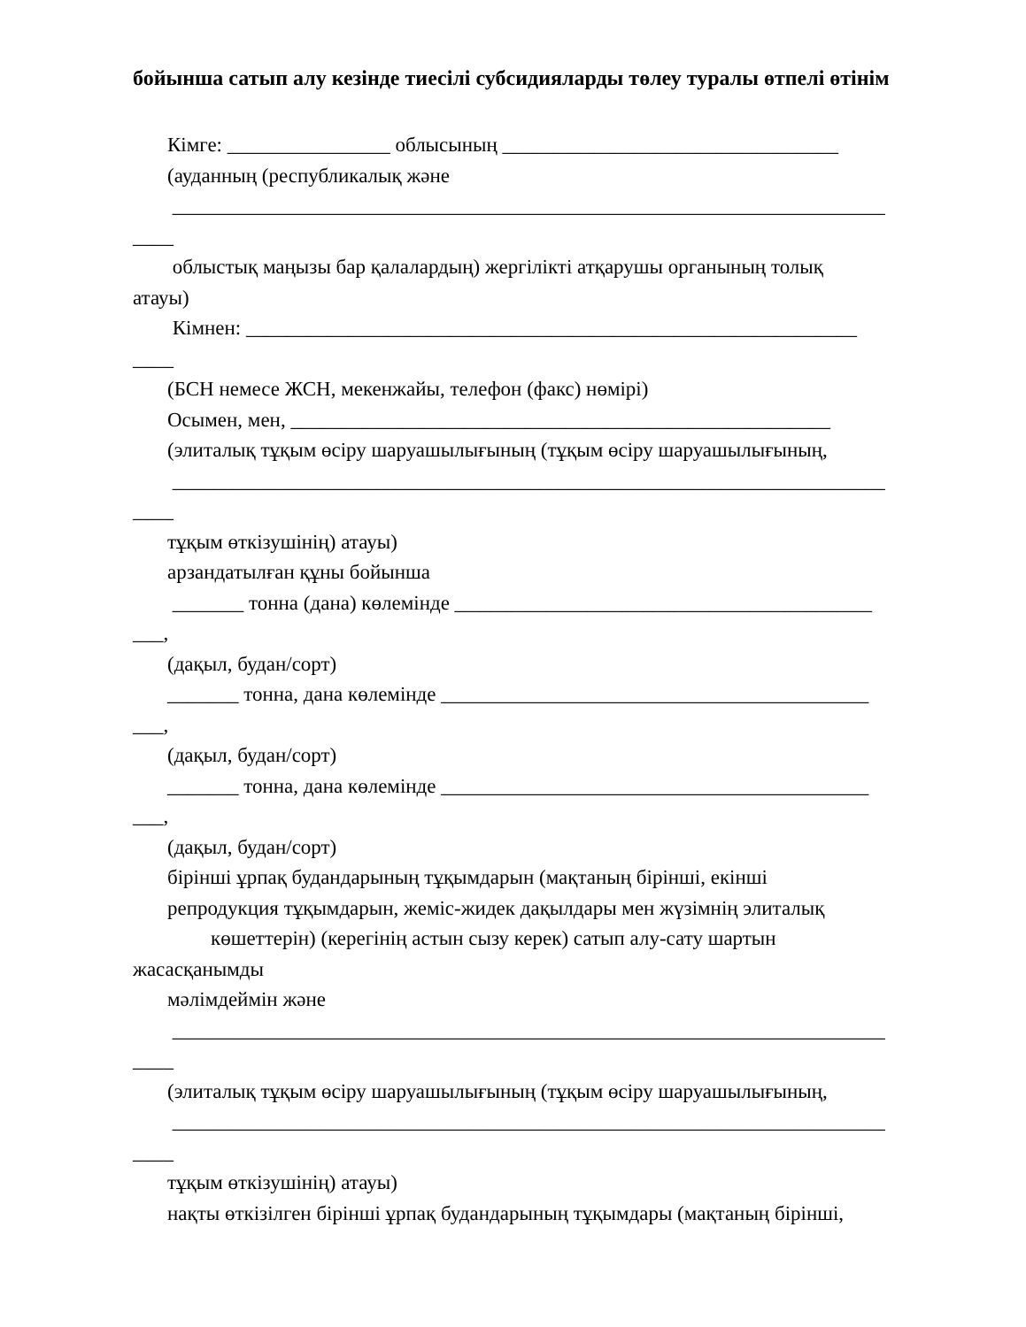бойынша сатып алу кезінде тиесілі субсидияларды төлеу туралы өтпелі өтінім
Кімге: ________________ облысының _________________________________
(ауданның (республикалық және
______________________________________________________________________
____
облыстық маңызы бар қалалардың) жергілікті атқарушы органының толық
атауы)
Кімнен: ____________________________________________________________
____
(БСН немесе ЖСН, мекенжайы, телефон (факс) нөмірі)
Осымен, мен, _____________________________________________________
(элиталық тұқым өсіру шаруашылығының (тұқым өсіру шаруашылығының,
______________________________________________________________________
____
тұқым өткізушінің) атауы)
арзандатылған құны бойынша
_______ тонна (дана) көлемінде _________________________________________
___,
(дақыл, будан/сорт)
_______ тонна, дана көлемінде __________________________________________
___,
(дақыл, будан/сорт)
_______ тонна, дана көлемінде __________________________________________
___,
(дақыл, будан/сорт)
бірінші ұрпақ будандарының тұқымдарын (мақтаның бірінші, екінші
репродукция тұқымдарын, жеміс-жидек дақылдары мен жүзімнің элиталық
көшеттерін) (керегінің астын сызу керек) сатып алу-сату шартын
жасасқанымды
мәлімдеймін және
______________________________________________________________________
____
(элиталық тұқым өсіру шаруашылығының (тұқым өсіру шаруашылығының,
______________________________________________________________________
____
тұқым өткізушінің) атауы)
нақты өткізілген бірінші ұрпақ будандарының тұқымдары (мақтаның бірінші,